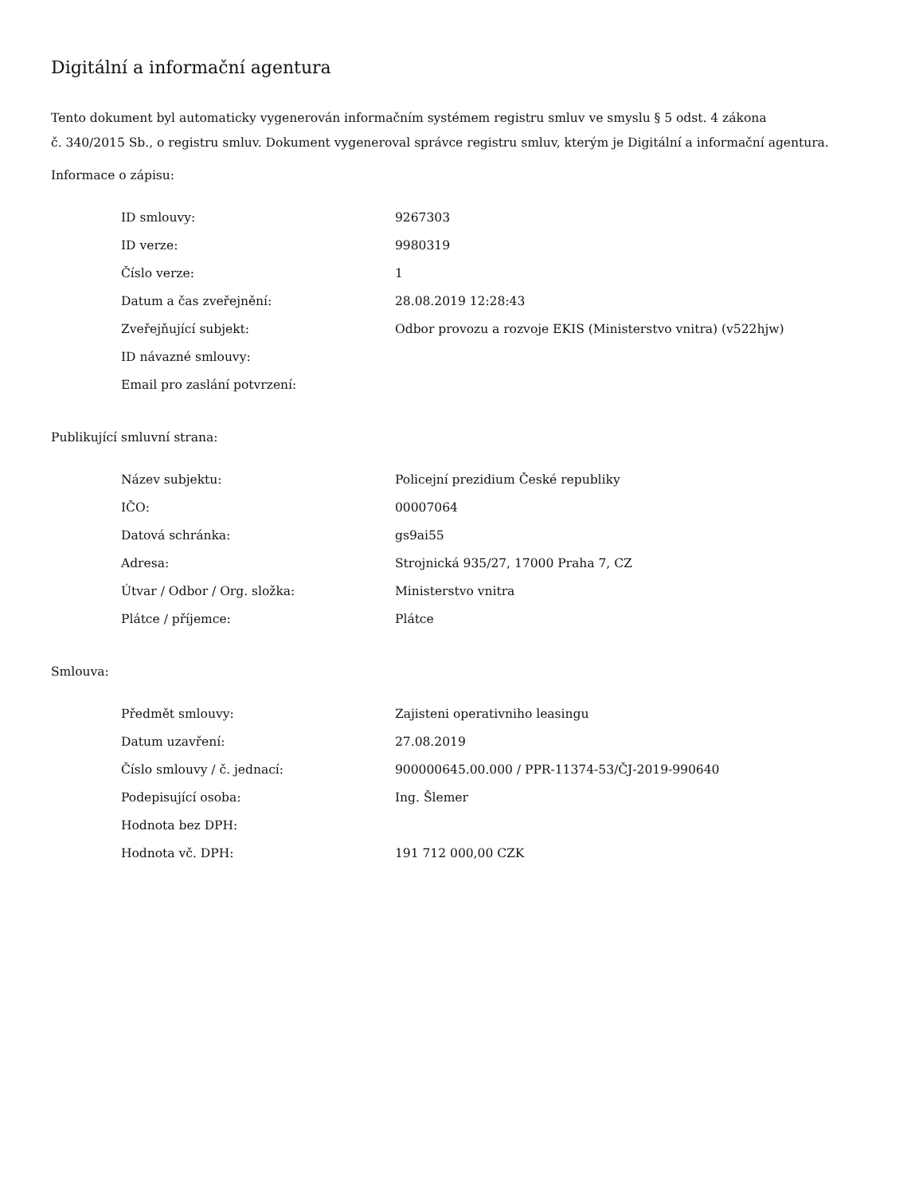Digitální a informační agentura
Tento dokument byl automaticky vygenerován informačním systémem registru smluv ve smyslu § 5 odst. 4 zákona
č. 340/2015 Sb., o registru smluv. Dokument vygeneroval správce registru smluv, kterým je Digitální a informační agentura.
Informace o zápisu:
| ID smlouvy: | 9267303 |
| ID verze: | 9980319 |
| Číslo verze: | 1 |
| Datum a čas zveřejnění: | 28.08.2019 12:28:43 |
| Zveřejňující subjekt: | Odbor provozu a rozvoje EKIS (Ministerstvo vnitra) (v522hjw) |
| ID návazné smlouvy: | |
| Email pro zaslání potvrzení: | |
Publikující smluvní strana:
| Název subjektu: | Policejní prezidium České republiky |
| IČO: | 00007064 |
| Datová schránka: | gs9ai55 |
| Adresa: | Strojnická 935/27, 17000 Praha 7, CZ |
| Útvar / Odbor / Org. složka: | Ministerstvo vnitra |
| Plátce / příjemce: | Plátce |
Smlouva:
| Předmět smlouvy: | Zajisteni operativniho leasingu |
| Datum uzavření: | 27.08.2019 |
| Číslo smlouvy / č. jednací: | 900000645.00.000 / PPR-11374-53/ČJ-2019-990640 |
| Podepisující osoba: | Ing. Šlemer |
| Hodnota bez DPH: | |
| Hodnota vč. DPH: | 191 712 000,00 CZK |